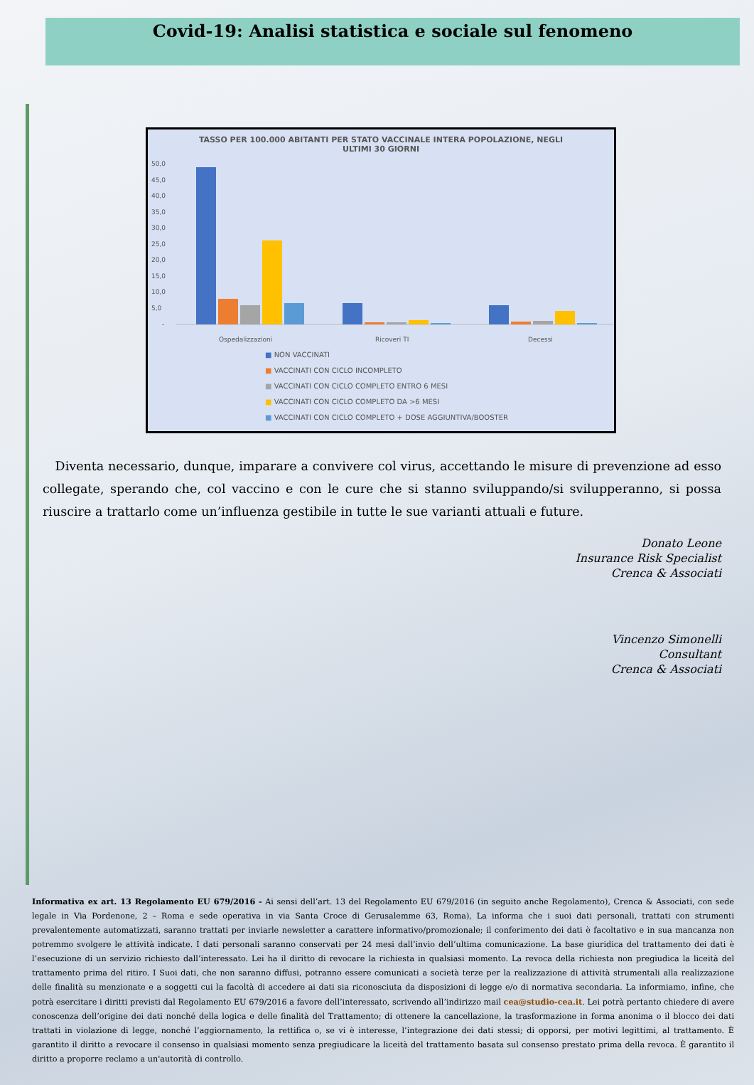Covid-19: Analisi statistica e sociale sul fenomeno
TASSO PER 100.000 ABITANTI PER STATO VACCINALE INTERA POPOLAZIONE, NEGLI ULTIMI 30 GIORNI
50,0
45,0
40,0
35,0
30,0
25,0
20,0
15,0
10,0
5,0
-
Ospedalizzazioni
Ricoveri TI
Decessi
■ NON VACCINATI
■ VACCINATI CON CICLO INCOMPLETO
■ VACCINATI CON CICLO COMPLETO ENTRO 6 MESI
■ VACCINATI CON CICLO COMPLETO DA >6 MESI
■ VACCINATI CON CICLO COMPLETO + DOSE AGGIUNTIVA/BOOSTER
Diventa necessario, dunque, imparare a convivere col virus, accettando le misure di prevenzione ad esso collegate, sperando che, col vaccino e con le cure che si stanno sviluppando/si svilupperanno, si possa riuscire a trattarlo come un’influenza gestibile in tutte le sue varianti attuali e future.
Donato Leone
Insurance Risk Specialist
Crenca & Associati
Vincenzo Simonelli
Consultant
Crenca & Associati
Informativa ex art. 13 Regolamento EU 679/2016 - Ai sensi dell’art. 13 del Regolamento EU 679/2016 (in seguito anche Regolamento), Crenca & Associati, con sede legale in Via Pordenone, 2 – Roma e sede operativa in via Santa Croce di Gerusalemme 63, Roma), La informa che i suoi dati personali, trattati con strumenti prevalentemente automatizzati, saranno trattati per inviarle newsletter a carattere informativo/promozionale; il conferimento dei dati è facoltativo e in sua mancanza non potremmo svolgere le attività indicate. I dati personali saranno conservati per 24 mesi dall’invio dell’ultima comunicazione. La base giuridica del trattamento dei dati è l’esecuzione di un servizio richiesto dall’interessato. Lei ha il diritto di revocare la richiesta in qualsiasi momento. La revoca della richiesta non pregiudica la liceità del trattamento prima del ritiro. I Suoi dati, che non saranno diffusi, potranno essere comunicati a società terze per la realizzazione di attività strumentali alla realizzazione delle finalità su menzionate e a soggetti cui la facoltà di accedere ai dati sia riconosciuta da disposizioni di legge e/o di normativa secondaria. La informiamo, infine, che potrà esercitare i diritti previsti dal Regolamento EU 679/2016 a favore dell’interessato, scrivendo all’indirizzo mail cea@studio-cea.it. Lei potrà pertanto chiedere di avere conoscenza dell’origine dei dati nonché della logica e delle finalità del Trattamento; di ottenere la cancellazione, la trasformazione in forma anonima o il blocco dei dati trattati in violazione di legge, nonché l’aggiornamento, la rettifica o, se vi è interesse, l’integrazione dei dati stessi; di opporsi, per motivi legittimi, al trattamento. È garantito il diritto a revocare il consenso in qualsiasi momento senza pregiudicare la liceità del trattamento basata sul consenso prestato prima della revoca. È garantito il diritto a proporre reclamo a un'autorità di controllo.